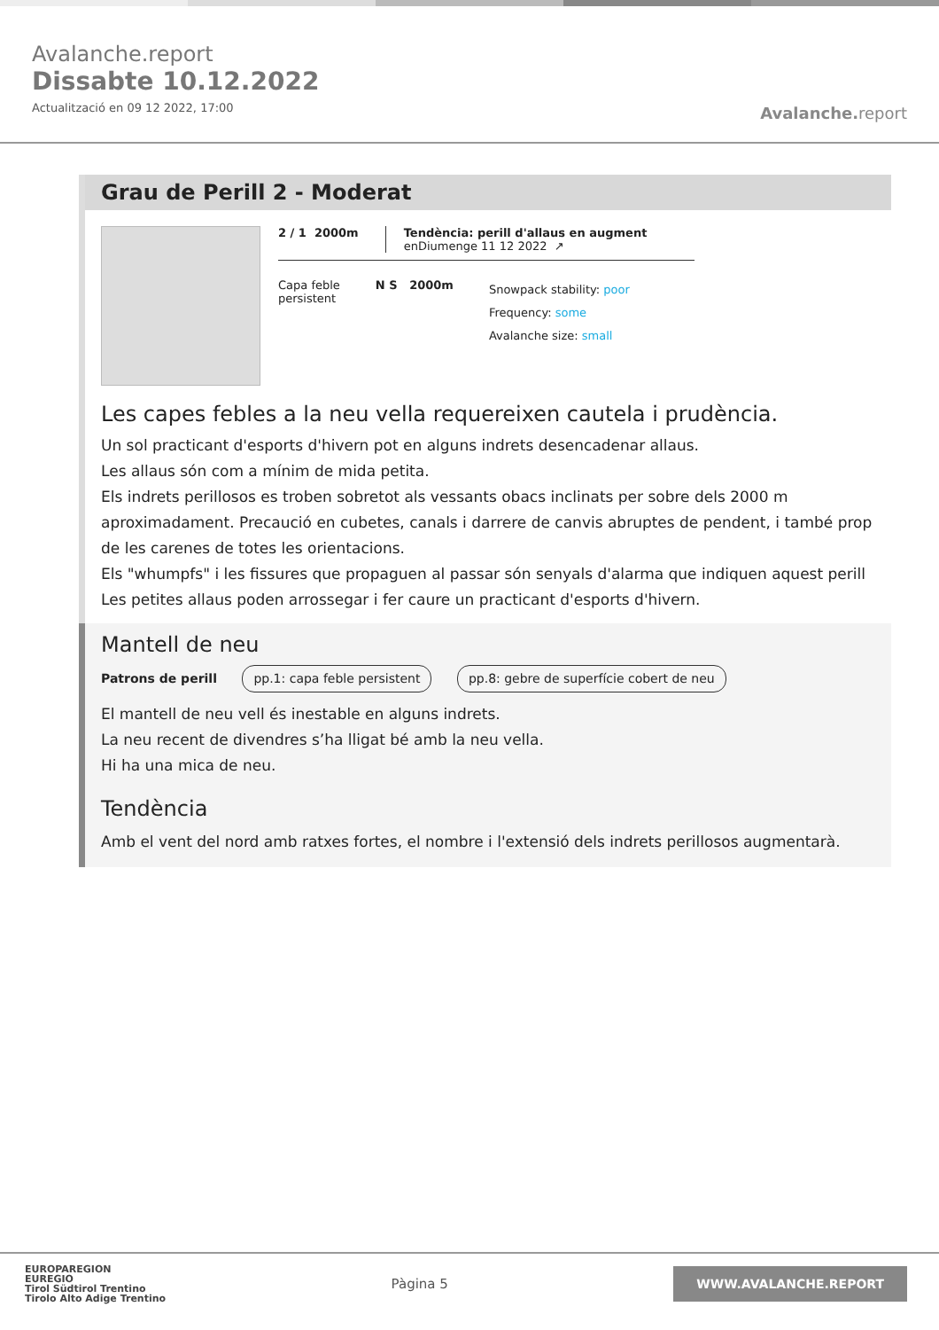Avalanche.report
Dissabte 10.12.2022
Actualització en 09 12 2022, 17:00
Avalanche. report
Grau de Perill 2 - Moderat
2 / 1 2000m Tendència: perill d'allaus en augment
enDiumenge 11 12 2022 ↗
Capa feble
persistent
N S 2000m
Snowpack stability: poor
Frequency: some
Avalanche size: small
Les capes febles a la neu vella requereixen cautela i prudència.
Un sol practicant d'esports d'hivern pot en alguns indrets desencadenar allaus.
Les allaus són com a mínim de mida petita.
Els indrets perillosos es troben sobretot als vessants obacs inclinats per sobre dels 2000 m aproximadament. Precaució en cubetes, canals i darrere de canvis abruptes de pendent, i també prop de les carenes de totes les orientacions.
Els "whumpfs" i les fissures que propaguen al passar són senyals d'alarma que indiquen aquest perill Les petites allaus poden arrossegar i fer caure un practicant d'esports d'hivern.
Mantell de neu
Patrons de perill pp.1: capa feble persistent pp.8: gebre de superfície cobert de neu
El mantell de neu vell és inestable en alguns indrets.
La neu recent de divendres s’ha lligat bé amb la neu vella.
Hi ha una mica de neu.
Tendència
Amb el vent del nord amb ratxes fortes, el nombre i l'extensió dels indrets perillosos augmentarà.
EUROPAREGION
EUREGIO
Tirol Südtirol Trentino
Tirolo Alto Adige Trentino
Pàgina 5
WWW.AVALANCHE.REPORT